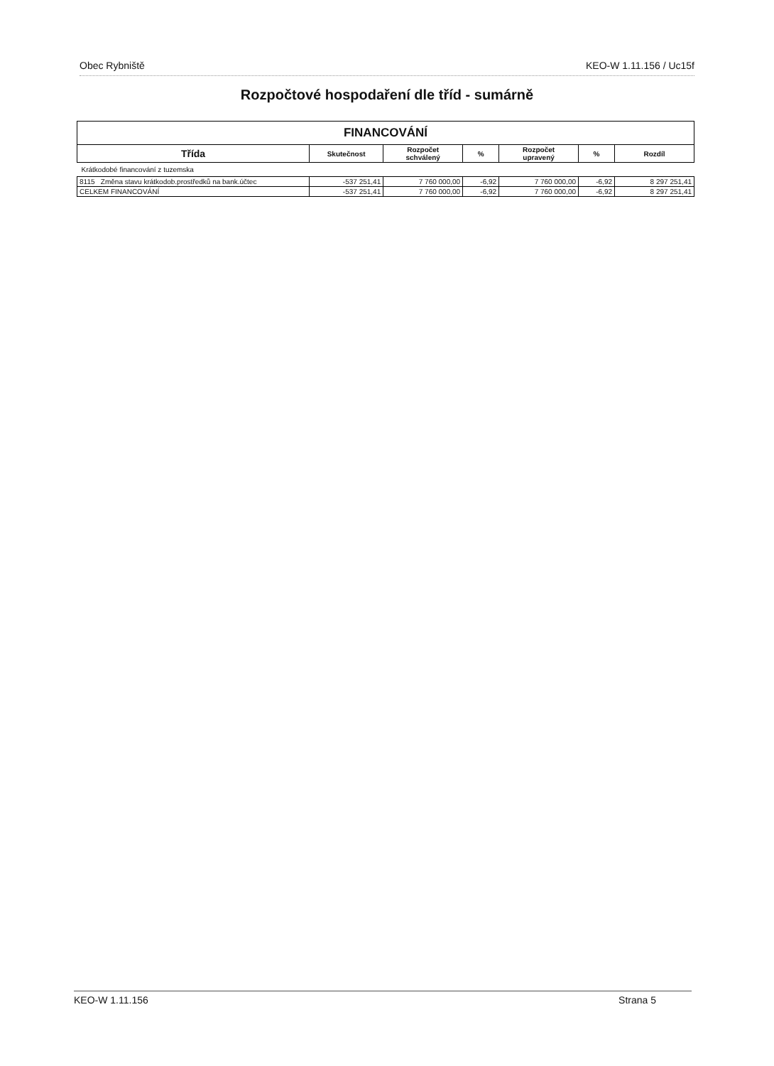Obec Rybniště KEO-W 1.11.156 / Uc15f
Rozpočtové hospodaření dle tříd - sumárně
| FINANCOVÁNÍ | | | | | | |
| --- | --- | --- | --- | --- | --- | --- |
| Třída | Skutečnost | Rozpočet schválený | % | Rozpočet upravený | % | Rozdíl |
| Krátkodobé financování z tuzemska | | | | | | |
| 8115 Změna stavu krátkodob.prostředků na bank.účtec | -537 251,41 | 7 760 000,00 | -6,92 | 7 760 000,00 | -6,92 | 8 297 251,41 |
| CELKEM FINANCOVÁNÍ | -537 251,41 | 7 760 000,00 | -6,92 | 7 760 000,00 | -6,92 | 8 297 251,41 |
KEO-W 1.11.156 Strana 5